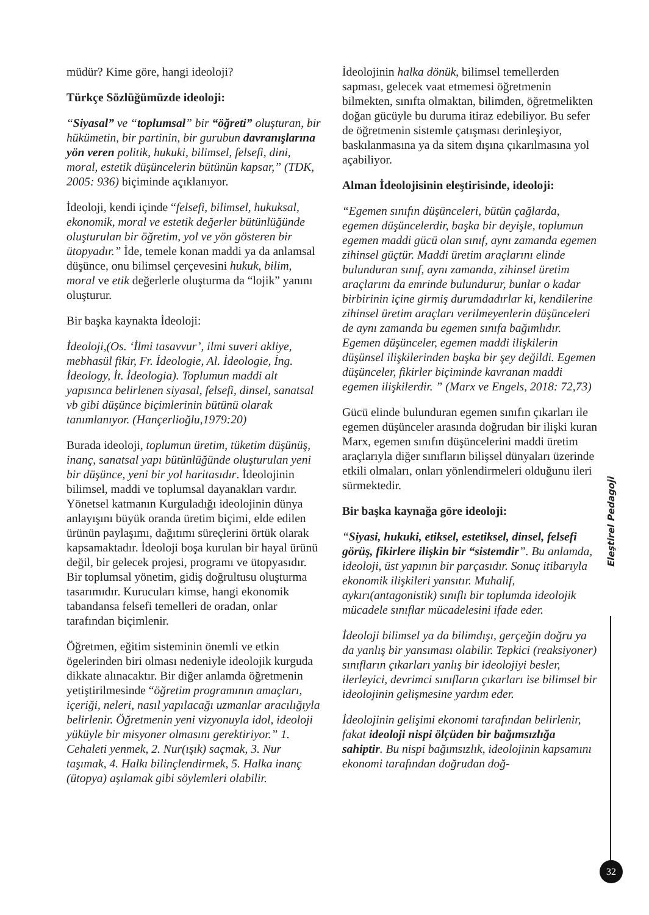müdür? Kime göre, hangi ideoloji?
Türkçe Sözlüğümüzde ideoloji:
“Siyasal” ve “toplumsal” bir “öğreti” oluşturan, bir hükümetin, bir partinin, bir gurubun davranışlarına yön veren politik, hukuki, bilimsel, felsefi, dini, moral, estetik düşüncelerin bütünün kapsar,” (TDK, 2005: 936) biçiminde açıklanıyor.
İdeoloji, kendi içinde “felsefi, bilimsel, hukuksal, ekonomik, moral ve estetik değerler bütünlüğünde oluşturulan bir öğretim, yol ve yön gösteren bir ütopyadır.” İde, temele konan maddi ya da anlamsal düşünce, onu bilimsel çerçevesini hukuk, bilim, moral ve etik değerlerle oluşturma da “lojik” yanını oluşturur.
Bir başka kaynakta İdeoloji:
İdeoloji,(Os. ‘İlmi tasavvur’, ilmi suveri akliye, mebhasül fikir, Fr. İdeologie, Al. İdeologie, İng. İdeology, İt. İdeologia). Toplumun maddi alt yapısınca belirlenen siyasal, felsefi, dinsel, sanatsal vb gibi düşünce biçimlerinin bütünü olarak tanımlanıyor. (Hançerlioğlu,1979:20)
Burada ideoloji, toplumun üretim, tüketim düşünüş, inanç, sanatsal yapı bütünlüğünde oluşturulan yeni bir düşünce, yeni bir yol haritasıdır. İdeolojinin bilimsel, maddi ve toplumsal dayanakları vardır. Yönetsel katmanın Kurguladığı ideolojinin dünya anlayışını büyük oranda üretim biçimi, elde edilen ürünün paylaşımı, dağıtımı süreçlerini örtük olarak kapsamaktadır. İdeoloji boşa kurulan bir hayal ürünü değil, bir gelecek projesi, programı ve ütopyasıdır. Bir toplumsal yönetim, gidiş doğrultusu oluşturma tasarımıdır. Kurucuları kimse, hangi ekonomik tabandansa felsefi temelleri de oradan, onlar tarafından biçimlenir.
Öğretmen, eğitim sisteminin önemli ve etkin ögelerinden biri olması nedeniyle ideolojik kurguda dikkate alınacaktır. Bir diğer anlamda öğretmenin yetiştirilmesinde “öğretim programının amaçları, içeriği, neleri, nasıl yapılacağı uzmanlar aracılığıyla belirlenir. Öğretmenin yeni vizyonuyla idol, ideoloji yüküyle bir misyoner olmasını gerektiriyor.” 1. Cehaleti yenmek, 2. Nur(ışık) saçmak, 3. Nur taşımak, 4. Halkı bilinçlendirmek, 5. Halka inanç (ütopya) aşılamak gibi söylemleri olabilir.
İdeolojinin halka dönük, bilimsel temellerden sapması, gelecek vaat etmemesi öğretmenin bilmekten, sınıfta olmaktan, bilimden, öğretmelikten doğan gücüyle bu duruma itiraz edebiliyor. Bu sefer de öğretmenin sistemle çatışması derinleşiyor, baskılanmasına ya da sitem dışına çıkarılmasına yol açabiliyor.
Alman İdeolojisinin eleştirisinde, ideoloji:
“Egemen sınıfın düşünceleri, bütün çağlarda, egemen düşüncelerdir, başka bir deyişle, toplumun egemen maddi gücü olan sınıf, aynı zamanda egemen zihinsel güçtür. Maddi üretim araçlarını elinde bulunduran sınıf, aynı zamanda, zihinsel üretim araçlarını da emrinde bulundurur, bunlar o kadar birbirinin içine girmiş durumdadırlar ki, kendilerine zihinsel üretim araçları verilmeyenlerin düşünceleri de aynı zamanda bu egemen sınıfa bağımlıdır. Egemen düşünceler, egemen maddi ilişkilerin düşünsel ilişkilerinden başka bir şey değildi. Egemen düşünceler, fikirler biçiminde kavranan maddi egemen ilişkilerdir. ” (Marx ve Engels, 2018: 72,73)
Gücü elinde bulunduran egemen sınıfın çıkarları ile egemen düşünceler arasında doğrudan bir ilişki kuran Marx, egemen sınıfın düşüncelerini maddi üretim araçlarıyla diğer sınıfların bilişsel dünyaları üzerinde etkili olmaları, onları yönlendirmeleri olduğunu ileri sürmektedir.
Bir başka kaynağa göre ideoloji:
“Siyasi, hukuki, etiksel, estetiksel, dinsel, felsefi görüş, fikirlere ilişkin bir “sistemdir”. Bu anlamda, ideoloji, üst yapının bir parçasıdır. Sonuç itibarıyla ekonomik ilişkileri yansıtır. Muhalif, aykırı(antagonistik) sınıflı bir toplumda ideolojik mücadele sınıflar mücadelesini ifade eder.
İdeoloji bilimsel ya da bilimdışı, gerçeğin doğru ya da yanlış bir yansıması olabilir. Tepkici (reaksiyoner) sınıfların çıkarları yanlış bir ideolojiyi besler, ilerleyici, devrimci sınıfların çıkarları ise bilimsel bir ideolojinin gelişmesine yardım eder.
İdeolojinin gelişimi ekonomi tarafından belirlenir, fakat ideoloji nispi ölçüden bir bağımsızlığa sahiptir. Bu nispi bağımsızlık, ideolojinin kapsamını ekonomi tarafından doğrudan doğ-
Eleştirel Pedagoji
32